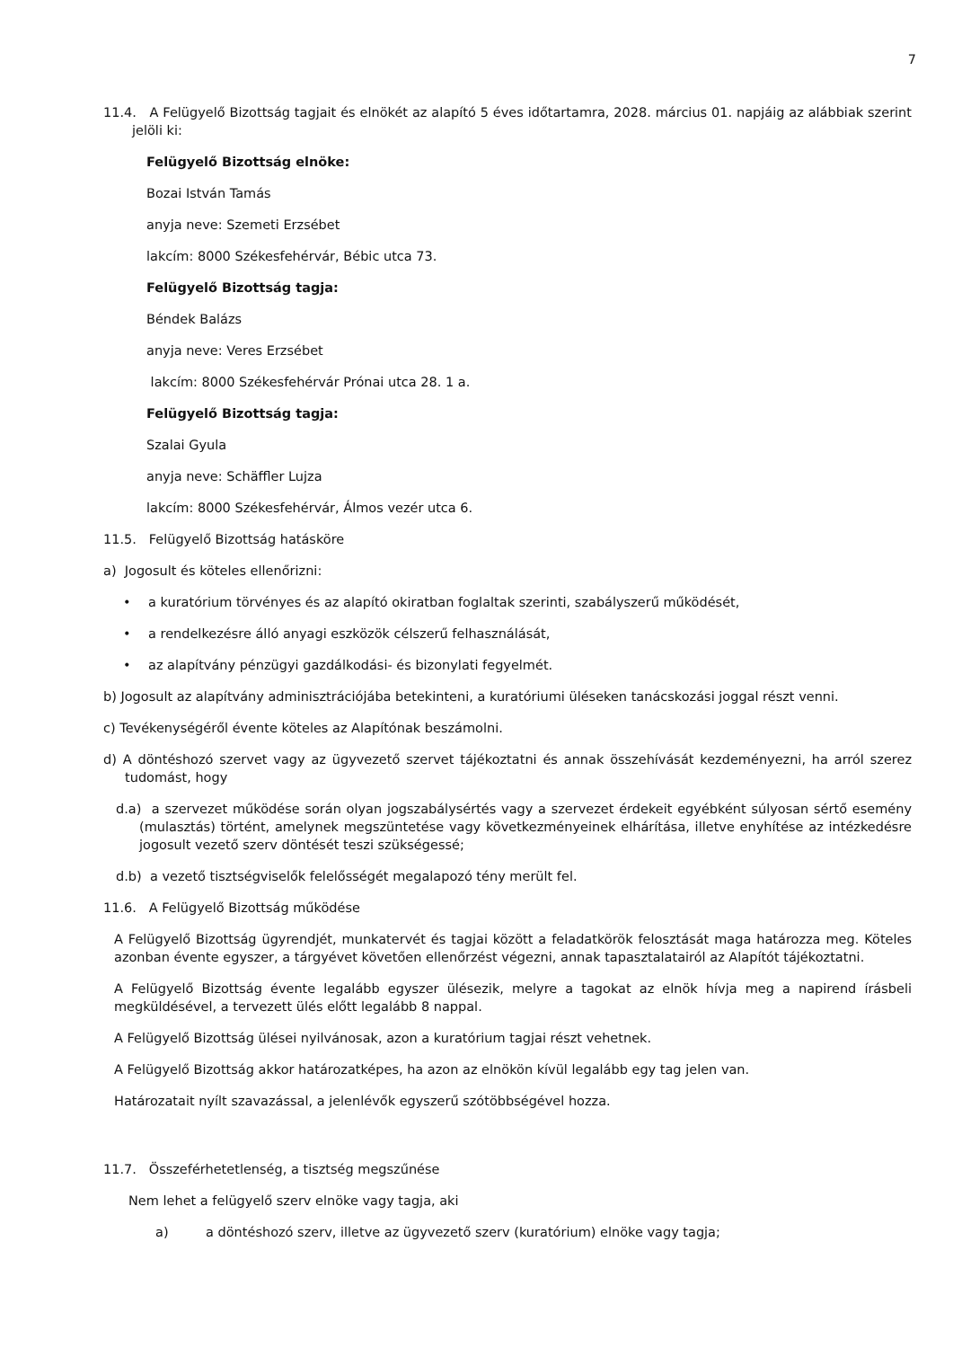7
11.4. A Felügyelő Bizottság tagjait és elnökét az alapító 5 éves időtartamra, 2028. március 01. napjáig az alábbiak szerint jelöli ki:
Felügyelő Bizottság elnöke:
Bozai István Tamás
anyja neve: Szemeti Erzsébet
lakcím: 8000 Székesfehérvár, Bébic utca 73.
Felügyelő Bizottság tagja:
Béndek Balázs
anyja neve: Veres Erzsébet
lakcím: 8000 Székesfehérvár Prónai utca 28. 1 a.
Felügyelő Bizottság tagja:
Szalai Gyula
anyja neve: Schäffler Lujza
lakcím: 8000 Székesfehérvár, Álmos vezér utca 6.
11.5. Felügyelő Bizottság hatásköre
a) Jogosult és köteles ellenőrizni:
• a kuratórium törvényes és az alapító okiratban foglaltak szerinti, szabályszerű működését,
• a rendelkezésre álló anyagi eszközök célszerű felhasználását,
• az alapítvány pénzügyi gazdálkodási- és bizonylati fegyelmét.
b) Jogosult az alapítvány adminisztrációjába betekinteni, a kuratóriumi üléseken tanácskozási joggal részt venni.
c) Tevékenységéről évente köteles az Alapítónak beszámolni.
d) A döntéshozó szervet vagy az ügyvezető szervet tájékoztatni és annak összehívását kezdeményezni, ha arról szerez tudomást, hogy
d.a) a szervezet működése során olyan jogszabálysértés vagy a szervezet érdekeit egyébként súlyosan sértő esemény (mulasztás) történt, amelynek megszüntetése vagy következményeinek elhárítása, illetve enyhítése az intézkedésre jogosult vezető szerv döntését teszi szükségessé;
d.b) a vezető tisztségviselők felelősségét megalapozó tény merült fel.
11.6. A Felügyelő Bizottság működése
A Felügyelő Bizottság ügyrendjét, munkatervét és tagjai között a feladatkörök felosztását maga határozza meg. Köteles azonban évente egyszer, a tárgyévet követően ellenőrzést végezni, annak tapasztalatairól az Alapítót tájékoztatni.
A Felügyelő Bizottság évente legalább egyszer ülésezik, melyre a tagokat az elnök hívja meg a napirend írásbeli megküldésével, a tervezett ülés előtt legalább 8 nappal.
A Felügyelő Bizottság ülései nyilvánosak, azon a kuratórium tagjai részt vehetnek.
A Felügyelő Bizottság akkor határozatképes, ha azon az elnökön kívül legalább egy tag jelen van.
Határozatait nyílt szavazással, a jelenlévők egyszerű szótöbbségével hozza.
11.7. Összeférhetetlenség, a tisztség megszűnése
Nem lehet a felügyelő szerv elnöke vagy tagja, aki
a) a döntéshozó szerv, illetve az ügyvezető szerv (kuratórium) elnöke vagy tagja;